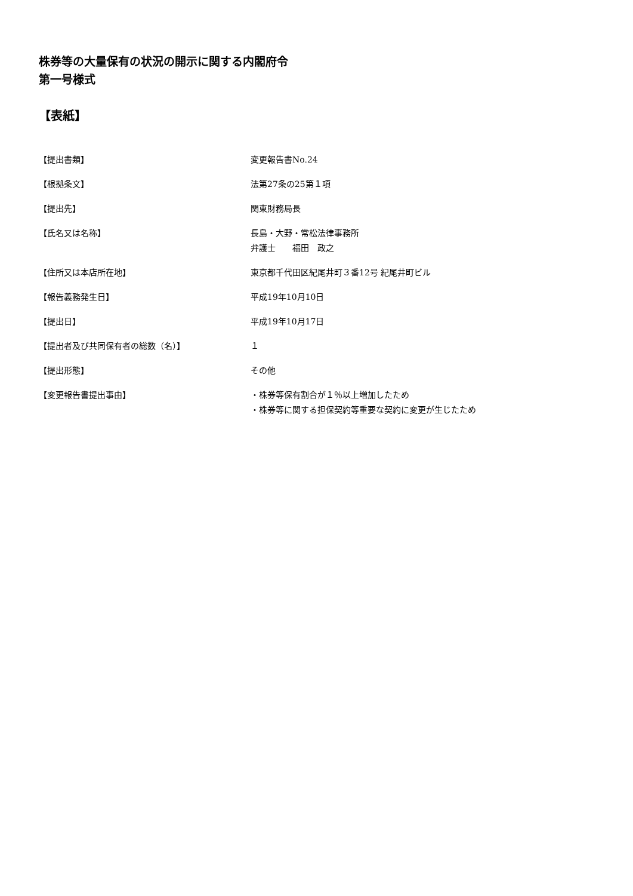株券等の大量保有の状況の開示に関する内閣府令
第一号様式
【表紙】
| 【提出書類】 | 変更報告書No.24 |
| 【根拠条文】 | 法第27条の25第１項 |
| 【提出先】 | 関東財務局長 |
| 【氏名又は名称】 | 長島・大野・常松法律事務所 弁護士 福田 政之 |
| 【住所又は本店所在地】 | 東京都千代田区紀尾井町３番12号 紀尾井町ビル |
| 【報告義務発生日】 | 平成19年10月10日 |
| 【提出日】 | 平成19年10月17日 |
| 【提出者及び共同保有者の総数（名）】 | １ |
| 【提出形態】 | その他 |
| 【変更報告書提出事由】 | ・株券等保有割合が１％以上増加したため ・株券等に関する担保契約等重要な契約に変更が生じたため |